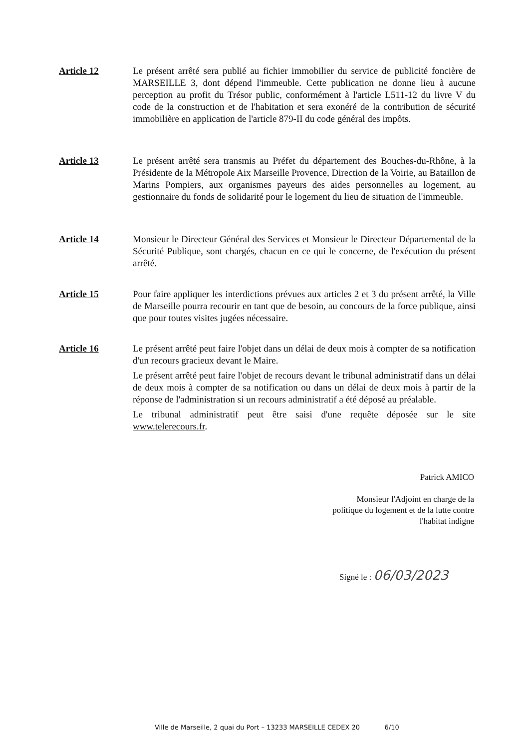Article 12 Le présent arrêté sera publié au fichier immobilier du service de publicité foncière de MARSEILLE 3, dont dépend l'immeuble. Cette publication ne donne lieu à aucune perception au profit du Trésor public, conformément à l'article L511-12 du livre V du code de la construction et de l'habitation et sera exonéré de la contribution de sécurité immobilière en application de l'article 879-II du code général des impôts.
Article 13 Le présent arrêté sera transmis au Préfet du département des Bouches-du-Rhône, à la Présidente de la Métropole Aix Marseille Provence, Direction de la Voirie, au Bataillon de Marins Pompiers, aux organismes payeurs des aides personnelles au logement, au gestionnaire du fonds de solidarité pour le logement du lieu de situation de l'immeuble.
Article 14 Monsieur le Directeur Général des Services et Monsieur le Directeur Départemental de la Sécurité Publique, sont chargés, chacun en ce qui le concerne, de l'exécution du présent arrêté.
Article 15 Pour faire appliquer les interdictions prévues aux articles 2 et 3 du présent arrêté, la Ville de Marseille pourra recourir en tant que de besoin, au concours de la force publique, ainsi que pour toutes visites jugées nécessaire.
Article 16 Le présent arrêté peut faire l'objet dans un délai de deux mois à compter de sa notification d'un recours gracieux devant le Maire.
Le présent arrêté peut faire l'objet de recours devant le tribunal administratif dans un délai de deux mois à compter de sa notification ou dans un délai de deux mois à partir de la réponse de l'administration si un recours administratif a été déposé au préalable.
Le tribunal administratif peut être saisi d'une requête déposée sur le site www.telerecours.fr.
Patrick AMICO
Monsieur l'Adjoint en charge de la
politique du logement et de la lutte contre
l'habitat indigne
Signé le : 06/03/2023
Ville de Marseille, 2 quai du Port – 13233 MARSEILLE CEDEX 20 6/10